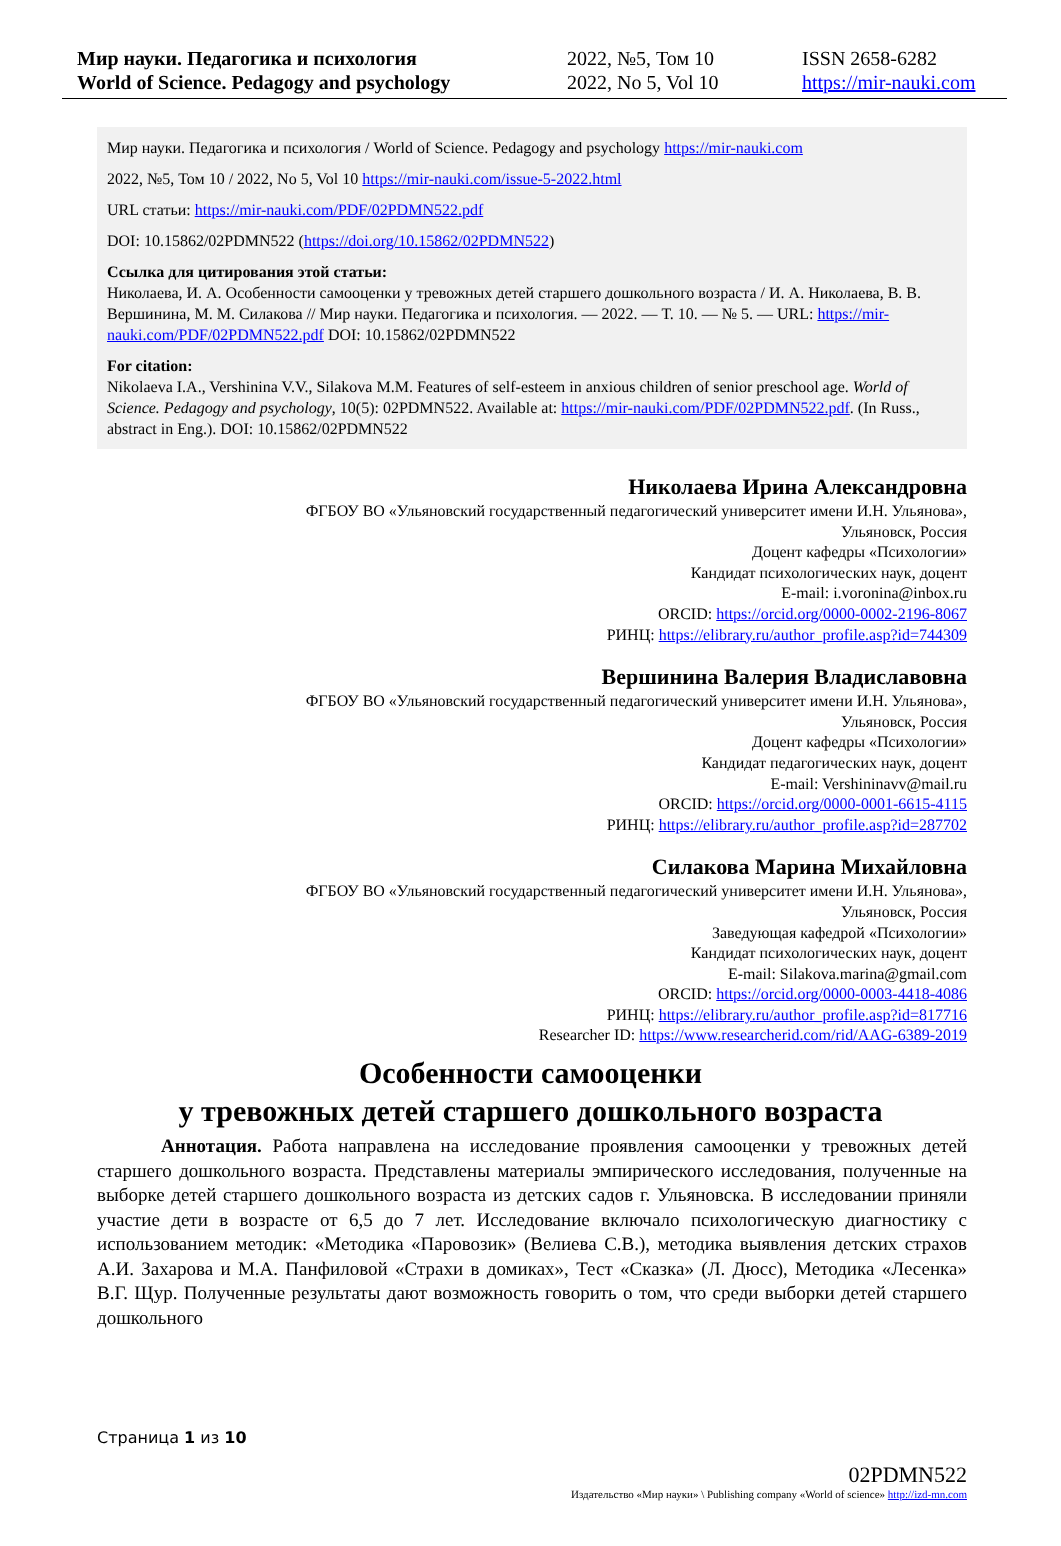Мир науки. Педагогика и психология
World of Science. Pedagogy and psychology
2022, №5, Том 10
2022, No 5, Vol 10
ISSN 2658-6282
https://mir-nauki.com
Мир науки. Педагогика и психология / World of Science. Pedagogy and psychology https://mir-nauki.com
2022, №5, Том 10 / 2022, No 5, Vol 10 https://mir-nauki.com/issue-5-2022.html
URL статьи: https://mir-nauki.com/PDF/02PDMN522.pdf
DOI: 10.15862/02PDMN522 (https://doi.org/10.15862/02PDMN522)
Ссылка для цитирования этой статьи:
Николаева, И. А. Особенности самооценки у тревожных детей старшего дошкольного возраста / И. А. Николаева, В. В. Вершинина, М. М. Силакова // Мир науки. Педагогика и психология. — 2022. — Т. 10. — № 5. — URL: https://mir-nauki.com/PDF/02PDMN522.pdf DOI: 10.15862/02PDMN522
For citation:
Nikolaeva I.A., Vershinina V.V., Silakova M.M. Features of self-esteem in anxious children of senior preschool age. World of Science. Pedagogy and psychology, 10(5): 02PDMN522. Available at: https://mir-nauki.com/PDF/02PDMN522.pdf. (In Russ., abstract in Eng.). DOI: 10.15862/02PDMN522
Николаева Ирина Александровна
ФГБОУ ВО «Ульяновский государственный педагогический университет имени И.Н. Ульянова»,
Ульяновск, Россия
Доцент кафедры «Психологии»
Кандидат психологических наук, доцент
E-mail: i.voronina@inbox.ru
ORCID: https://orcid.org/0000-0002-2196-8067
РИНЦ: https://elibrary.ru/author_profile.asp?id=744309
Вершинина Валерия Владиславовна
ФГБОУ ВО «Ульяновский государственный педагогический университет имени И.Н. Ульянова»,
Ульяновск, Россия
Доцент кафедры «Психологии»
Кандидат педагогических наук, доцент
E-mail: Vershininavv@mail.ru
ORCID: https://orcid.org/0000-0001-6615-4115
РИНЦ: https://elibrary.ru/author_profile.asp?id=287702
Силакова Марина Михайловна
ФГБОУ ВО «Ульяновский государственный педагогический университет имени И.Н. Ульянова»,
Ульяновск, Россия
Заведующая кафедрой «Психологии»
Кандидат психологических наук, доцент
E-mail: Silakova.marina@gmail.com
ORCID: https://orcid.org/0000-0003-4418-4086
РИНЦ: https://elibrary.ru/author_profile.asp?id=817716
Researcher ID: https://www.researcherid.com/rid/AAG-6389-2019
Особенности самооценки
у тревожных детей старшего дошкольного возраста
Аннотация. Работа направлена на исследование проявления самооценки у тревожных детей старшего дошкольного возраста. Представлены материалы эмпирического исследования, полученные на выборке детей старшего дошкольного возраста из детских садов г. Ульяновска. В исследовании приняли участие дети в возрасте от 6,5 до 7 лет. Исследование включало психологическую диагностику с использованием методик: «Методика «Паровозик» (Велиева С.В.), методика выявления детских страхов А.И. Захарова и М.А. Панфиловой «Страхи в домиках», Тест «Сказка» (Л. Дюсс), Методика «Лесенка» В.Г. Щур. Полученные результаты дают возможность говорить о том, что среди выборки детей старшего дошкольного
Страница 1 из 10
02PDMN522
Издательство «Мир науки» \ Publishing company «World of science» http://izd-mn.com